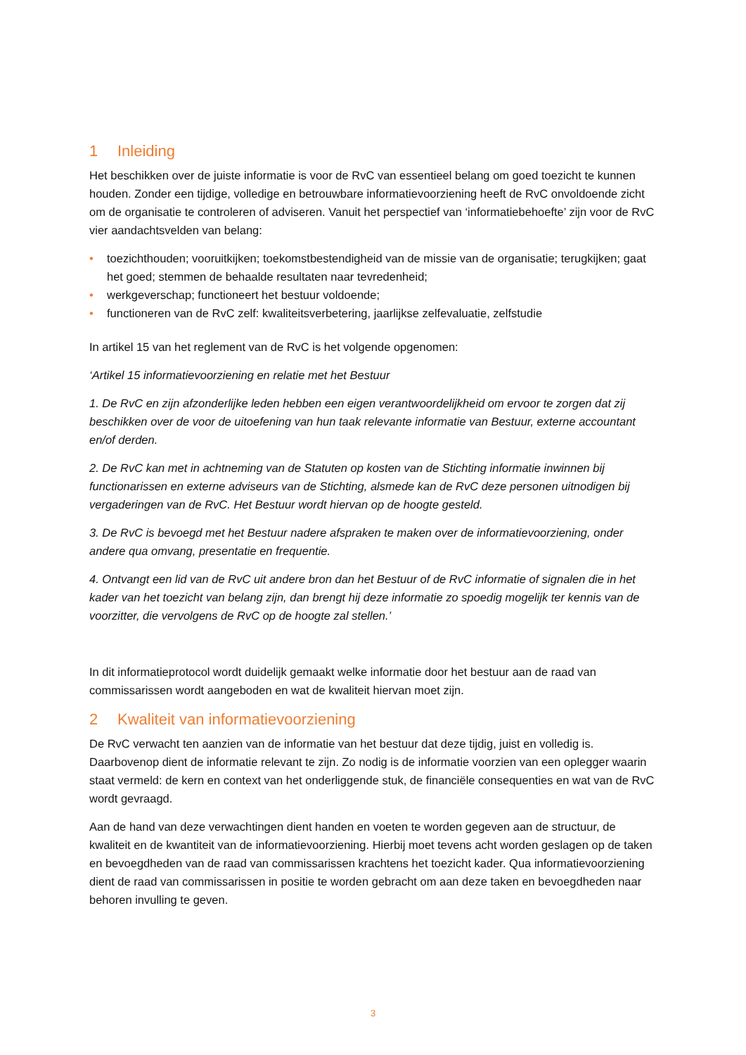1 Inleiding
Het beschikken over de juiste informatie is voor de RvC van essentieel belang om goed toezicht te kunnen houden. Zonder een tijdige, volledige en betrouwbare informatievoorziening heeft de RvC onvoldoende zicht om de organisatie te controleren of adviseren. Vanuit het perspectief van ‘informatiebehoefte’ zijn voor de RvC vier aandachtsvelden van belang:
• toezichthouden; vooruitkijken; toekomstbestendigheid van de missie van de organisatie; terugkijken; gaat het goed; stemmen de behaalde resultaten naar tevredenheid;
• werkgeverschap; functioneert het bestuur voldoende;
• functioneren van de RvC zelf: kwaliteitsverbetering, jaarlijkse zelfevaluatie, zelfstudie
In artikel 15 van het reglement van de RvC is het volgende opgenomen:
‘Artikel 15 informatievoorziening en relatie met het Bestuur
1. De RvC en zijn afzonderlijke leden hebben een eigen verantwoordelijkheid om ervoor te zorgen dat zij beschikken over de voor de uitoefening van hun taak relevante informatie van Bestuur, externe accountant en/of derden.
2. De RvC kan met in achtneming van de Statuten op kosten van de Stichting informatie inwinnen bij functionarissen en externe adviseurs van de Stichting, alsmede kan de RvC deze personen uitnodigen bij vergaderingen van de RvC. Het Bestuur wordt hiervan op de hoogte gesteld.
3. De RvC is bevoegd met het Bestuur nadere afspraken te maken over de informatievoorziening, onder andere qua omvang, presentatie en frequentie.
4. Ontvangt een lid van de RvC uit andere bron dan het Bestuur of de RvC informatie of signalen die in het kader van het toezicht van belang zijn, dan brengt hij deze informatie zo spoedig mogelijk ter kennis van de voorzitter, die vervolgens de RvC op de hoogte zal stellen.’
In dit informatieprotocol wordt duidelijk gemaakt welke informatie door het bestuur aan de raad van commissarissen wordt aangeboden en wat de kwaliteit hiervan moet zijn.
2 Kwaliteit van informatievoorziening
De RvC verwacht ten aanzien van de informatie van het bestuur dat deze tijdig, juist en volledig is. Daarbovenop dient de informatie relevant te zijn. Zo nodig is de informatie voorzien van een oplegger waarin staat vermeld: de kern en context van het onderliggende stuk, de financiële consequenties en wat van de RvC wordt gevraagd.
Aan de hand van deze verwachtingen dient handen en voeten te worden gegeven aan de structuur, de kwaliteit en de kwantiteit van de informatievoorziening. Hierbij moet tevens acht worden geslagen op de taken en bevoegdheden van de raad van commissarissen krachtens het toezicht kader. Qua informatievoorziening dient de raad van commissarissen in positie te worden gebracht om aan deze taken en bevoegdheden naar behoren invulling te geven.
3